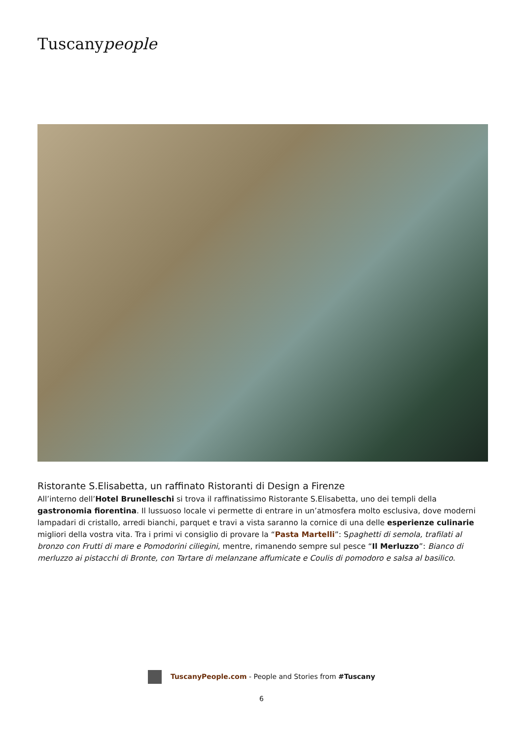Tuscanypeople
Ristorante S.Elisabetta, un raffinato Ristoranti di Design a Firenze
All’interno dell’Hotel Brunelleschi si trova il raffinatissimo Ristorante S.Elisabetta, uno dei templi della gastronomia fiorentina. Il lussuoso locale vi permette di entrare in un’atmosfera molto esclusiva, dove moderni lampadari di cristallo, arredi bianchi, parquet e travi a vista saranno la cornice di una delle esperienze culinarie migliori della vostra vita. Tra i primi vi consiglio di provare la “Pasta Martelli”: Spaghetti di semola, trafilati al bronzo con Frutti di mare e Pomodorini ciliegini, mentre, rimanendo sempre sul pesce “Il Merluzzo”: Bianco di merluzzo ai pistacchi di Bronte, con Tartare di melanzane affumicate e Coulis di pomodoro e salsa al basilico.
TuscanyPeople.com - People and Stories from #Tuscany
6